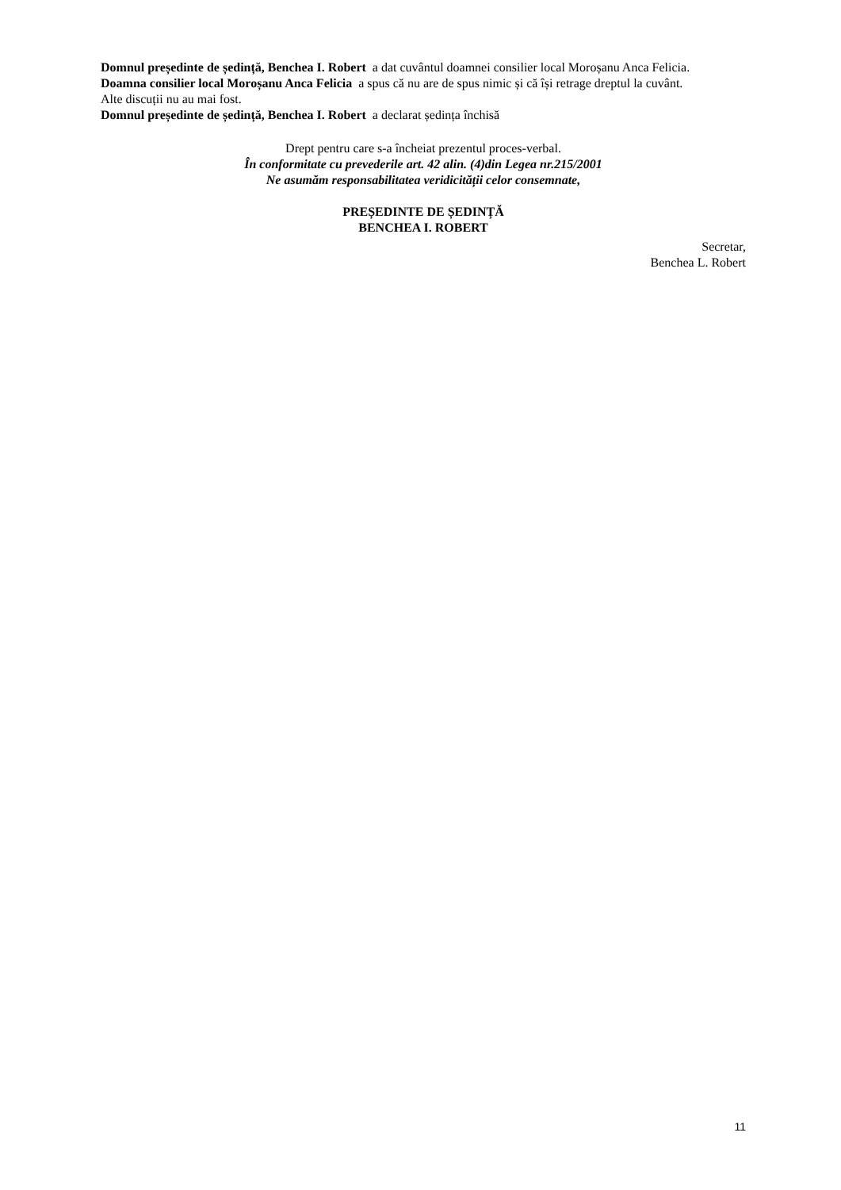Domnul președinte de ședință, Benchea I. Robert a dat cuvântul doamnei consilier local Moroșanu Anca Felicia.
Doamna consilier local Moroșanu Anca Felicia a spus că nu are de spus nimic și că își retrage dreptul la cuvânt.
Alte discuții nu au mai fost.
Domnul președinte de ședință, Benchea I. Robert a declarat ședința închisă
Drept pentru care s-a încheiat prezentul proces-verbal.
În conformitate cu prevederile art. 42 alin. (4)din Legea nr.215/2001
Ne asumăm responsabilitatea veridicității celor consemnate,
PREȘEDINTE DE ȘEDINȚĂ
BENCHEA I. ROBERT
Secretar,
Benchea L. Robert
11